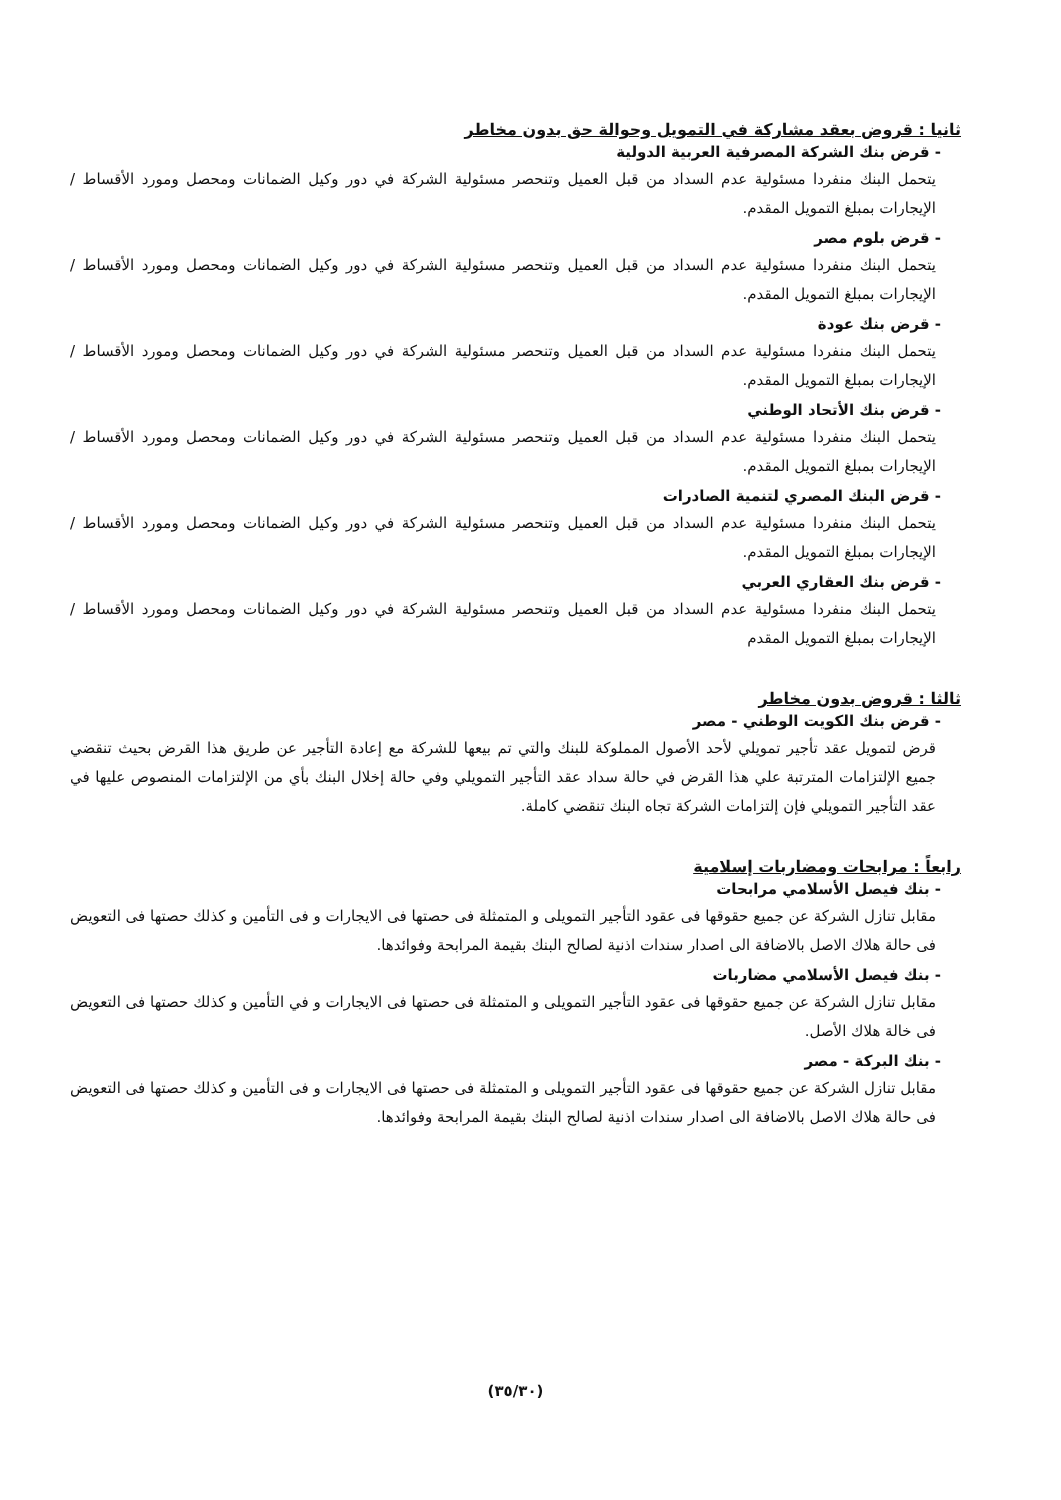ثانيا : قروض بعقد مشاركة في التمويل وحوالة حق بدون مخاطر
- قرض بنك الشركة المصرفية العربية الدولية
يتحمل البنك منفردا مسئولية عدم السداد من قبل العميل وتنحصر مسئولية الشركة في دور وكيل الضمانات ومحصل ومورد الأقساط / الإيجارات بمبلغ التمويل المقدم.
- قرض بلوم مصر
يتحمل البنك منفردا مسئولية عدم السداد من قبل العميل وتنحصر مسئولية الشركة في دور وكيل الضمانات ومحصل ومورد الأقساط / الإيجارات بمبلغ التمويل المقدم.
- قرض بنك عودة
يتحمل البنك منفردا مسئولية عدم السداد من قبل العميل وتنحصر مسئولية الشركة في دور وكيل الضمانات ومحصل ومورد الأقساط / الإيجارات بمبلغ التمويل المقدم.
- قرض بنك الأتحاد الوطني
يتحمل البنك منفردا مسئولية عدم السداد من قبل العميل وتنحصر مسئولية الشركة في دور وكيل الضمانات ومحصل ومورد الأقساط / الإيجارات بمبلغ التمويل المقدم.
- قرض البنك المصري لتنمية الصادرات
يتحمل البنك منفردا مسئولية عدم السداد من قبل العميل وتنحصر مسئولية الشركة في دور وكيل الضمانات ومحصل ومورد الأقساط / الإيجارات بمبلغ التمويل المقدم.
- قرض بنك العقاري العربي
يتحمل البنك منفردا مسئولية عدم السداد من قبل العميل وتنحصر مسئولية الشركة في دور وكيل الضمانات ومحصل ومورد الأقساط / الإيجارات بمبلغ التمويل المقدم
ثالثا : قروض بدون مخاطر
- قرض بنك الكويت الوطني - مصر
قرض لتمويل عقد تأجير تمويلي لأحد الأصول المملوكة للبنك والتي تم بيعها للشركة مع إعادة التأجير عن طريق هذا القرض بحيث تنقضي جميع الإلتزامات المترتبة علي هذا القرض في حالة سداد عقد التأجير التمويلي وفي حالة إخلال البنك بأي من الإلتزامات المنصوص عليها في عقد التأجير التمويلي فإن إلتزامات الشركة تجاه البنك تنقضي كاملة.
رابعاً : مرابحات ومضاربات إسلامية
- بنك فيصل الأسلامي مرابحات
مقابل تنازل الشركة عن جميع حقوقها فى عقود التأجير التمويلى و المتمثلة فى حصتها فى الايجارات و فى التأمين و كذلك حصتها فى التعويض فى حالة هلاك الاصل بالاضافة الى اصدار سندات اذنية لصالح البنك بقيمة المرابحة وفوائدها.
- بنك فيصل الأسلامي مضاربات
مقابل تنازل الشركة عن جميع حقوقها فى عقود التأجير التمويلى و المتمثلة فى حصتها فى الايجارات و في التأمين و كذلك حصتها فى التعويض فى خالة هلاك الأصل.
- بنك البركة - مصر
مقابل تنازل الشركة عن جميع حقوقها فى عقود التأجير التمويلى و المتمثلة فى حصتها فى الايجارات و فى التأمين و كذلك حصتها فى التعويض فى حالة هلاك الاصل بالاضافة الى اصدار سندات اذنية لصالح البنك بقيمة المرابحة وفوائدها.
(٣٥/٣٠)